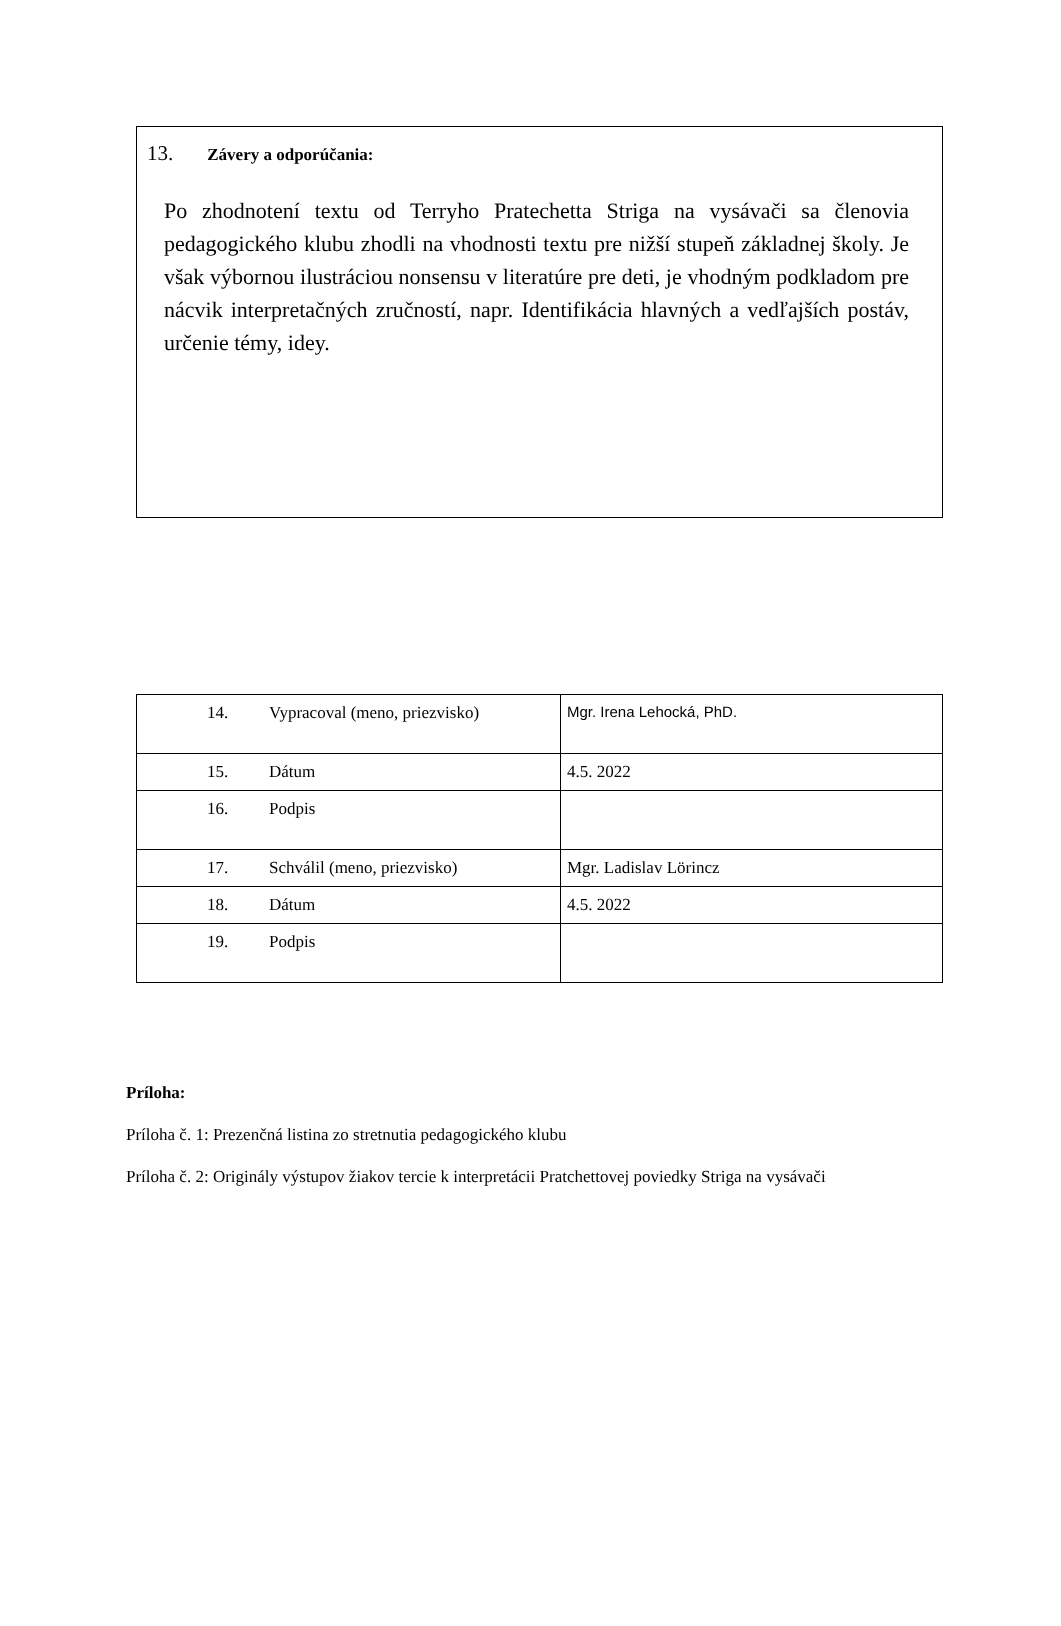13. Závery a odporúčania:
Po zhodnotení textu od Terryho Pratechetta Striga na vysávači sa členovia pedagogického klubu zhodli na vhodnosti textu pre nižší stupeň základnej školy. Je však výbornou ilustráciou nonsensu v literatúre pre deti, je vhodným podkladom pre nácvik interpretačných zručností, napr. Identifikácia hlavných a vedľajších postáv, určenie témy, idey.
| 14. Vypracoval (meno, priezvisko) | Mgr. Irena Lehocká, PhD. |
| 15. Dátum | 4.5. 2022 |
| 16. Podpis | |
| 17. Schválil (meno, priezvisko) | Mgr. Ladislav Lörincz |
| 18. Dátum | 4.5. 2022 |
| 19. Podpis | |
Príloha:
Príloha č. 1: Prezenčná listina zo stretnutia pedagogického klubu
Príloha č. 2: Originály výstupov žiakov tercie k interpretácii Pratchettovej poviedky Striga na vysávači